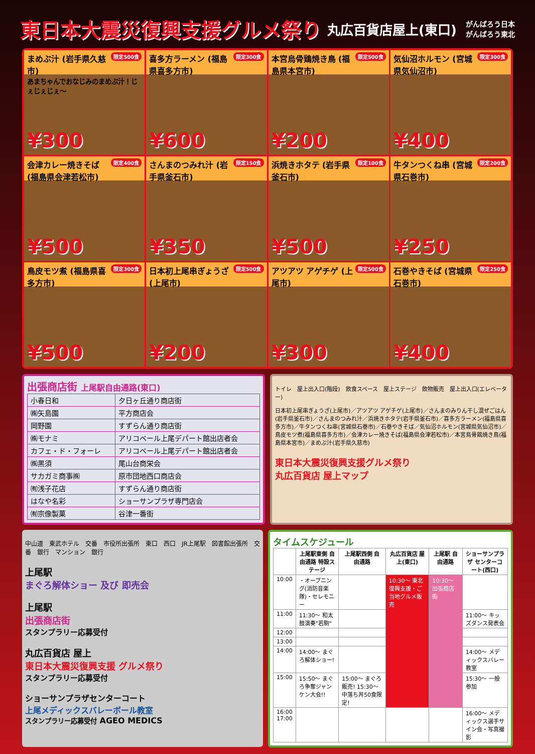東日本大震災復興支援グルメ祭り
丸広百貨店屋上(東口) がんばろう日本
がんばろう東北
限定500食 まめぶ汁 (岩手県久慈市)
あまちゃんでおなじみのまめぶ汁！じぇじぇじぇ〜
¥300
限定300食 喜多方ラーメン (福島県喜多方市)
¥600
限定500食 本宮烏骨鶏焼き鳥 (福島県本宮市)
¥200
限定300食 気仙沼ホルモン (宮城県気仙沼市)
¥400
限定400食 会津カレー焼きそば (福島県会津若松市)
¥500
限定150食 さんまのつみれ汁 (岩手県釜石市)
¥350
限定100食 浜焼きホタテ (岩手県釜石市)
¥500
限定200食 牛タンつくね串 (宮城県石巻市)
¥250
限定300食 鳥皮モツ煮 (福島県喜多方市)
¥500
限定500食 日本初上尾串ぎょうざ (上尾市)
¥200
限定500食 アツアツ アゲチゲ (上尾市)
¥300
限定250食 石巻やきそば (宮城県石巻市)
¥400
出張商店街 上尾駅自由通路(東口)
| 小春日和 | 夕日ヶ丘通り商店街 |
| ㈱矢島園 | 平方商店会 |
| 岡野園 | すずらん通り商店街 |
| ㈱モナミ | アリコベール上尾デパート館出店者会 |
| カフェ・ド・フォーレ | アリコベール上尾デパート館出店者会 |
| ㈱黒須 | 尾山台商栄会 |
| サカガミ商事㈱ | 原市団地西口商店会 |
| ㈲浅子花店 | すずらん通り商店街 |
| はなや名彩 | ショーサンプラザ専門店会 |
| ㈲宗像製菓 | 谷津一番街 |
トイレ　屋上出入口(階段)　飲食スペース　屋上ステージ　飲物販売　屋上出入口(エレベーター)
日本初上尾串ぎょうざ(上尾市)／アツアツ アゲチゲ(上尾市)／さんまのみりん干し混ぜごはん(岩手県釜石市)／さんまのつみれ汁／浜焼きホタテ(岩手県釜石市)／喜多方ラーメン(福島県喜多方市)／牛タンつくね串(宮城県石巻市)／石巻やきそば／気仙沼ホルモン(宮城県気仙沼市)／鳥皮モツ煮(福島県喜多方市)／会津カレー焼きそば(福島県会津若松市)／本宮烏骨鶏焼き鳥(福島県本宮市)／まめぶ汁(岩手県久慈市)
東日本大震災復興支援グルメ祭り
丸広百貨店 屋上マップ
中山道　東武ホテル　交番　市役所出張所　東口　西口　JR上尾駅　図書館出張所　交番　銀行　マンション　銀行
上尾駅
まぐろ解体ショー 及び 即売会
上尾駅
出張商店街
スタンプラリー応募受付
丸広百貨店 屋上
東日本大震災復興支援 グルメ祭り
スタンプラリー応募受付
ショーサンプラザセンターコート
上尾メディックスバレーボール教室
スタンプラリー応募受付 AGEO MEDICS
タイムスケジュール
| | 上尾駅東側 自由通路 特設ステージ | 上尾駅西側 自由通路 | 丸広百貨店 屋上(東口) | 上尾駅 自由通路 | ショーサンプラザ センターコート(西口) |
| --- | --- | --- | --- | --- | --- |
| 10:00 | ・オープニング(消防音楽隊)・セレモニー | | 10:30〜 東北復興支援・ご当地グルメ販売 | 10:30〜 出張商店街 | |
| 11:00 | 11:30〜 和太鼓演奏"若駒" | | | | 11:00〜 キッズダンス発表会 |
| 12:00 | | | | | |
| 13:00 | | | | | |
| 14:00 | 14:00〜 まぐろ解体ショー! | | | | 14:00〜 メディックスバレー教室 |
| 15:00 | 15:50〜 まぐろ争奪ジャンケン大会!! | 15:00〜 まぐろ販売! 15:30〜 中落ち丼50食限定! | | | 15:30〜 一般参加 |
| 16:00 17:00 | | | | | 16:00〜 メディックス選手サイン会・写真撮影 |